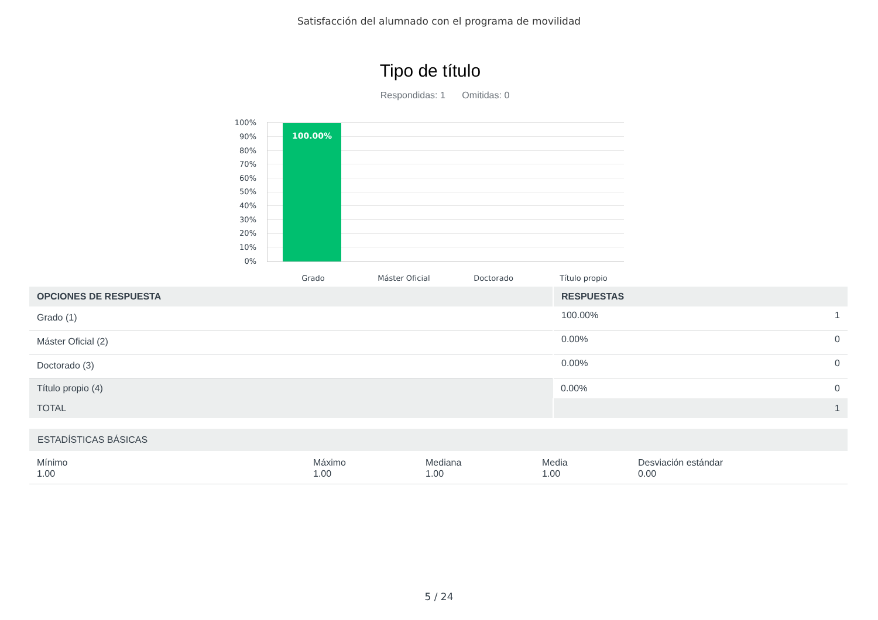Satisfacción del alumnado con el programa de movilidad
Tipo de título
Respondidas: 1 Omitidas: 0
100%
90%
80%
70%
60%
50%
40%
30%
20%
10%
0%
100.00%
Grado Máster Oficial Doctorado Título propio
| OPCIONES DE RESPUESTA | RESPUESTAS | |
| --- | --- | --- |
| Grado (1) | 100.00% | 1 |
| Máster Oficial (2) | 0.00% | 0 |
| Doctorado (3) | 0.00% | 0 |
| Título propio (4) | 0.00% | 0 |
| TOTAL | | 1 |
| ESTADÍSTICAS BÁSICAS | | | | |
| --- | --- | --- | --- | --- |
| Mínimo 1.00 | Máximo 1.00 | Mediana 1.00 | Media 1.00 | Desviación estándar 0.00 |
5 / 24